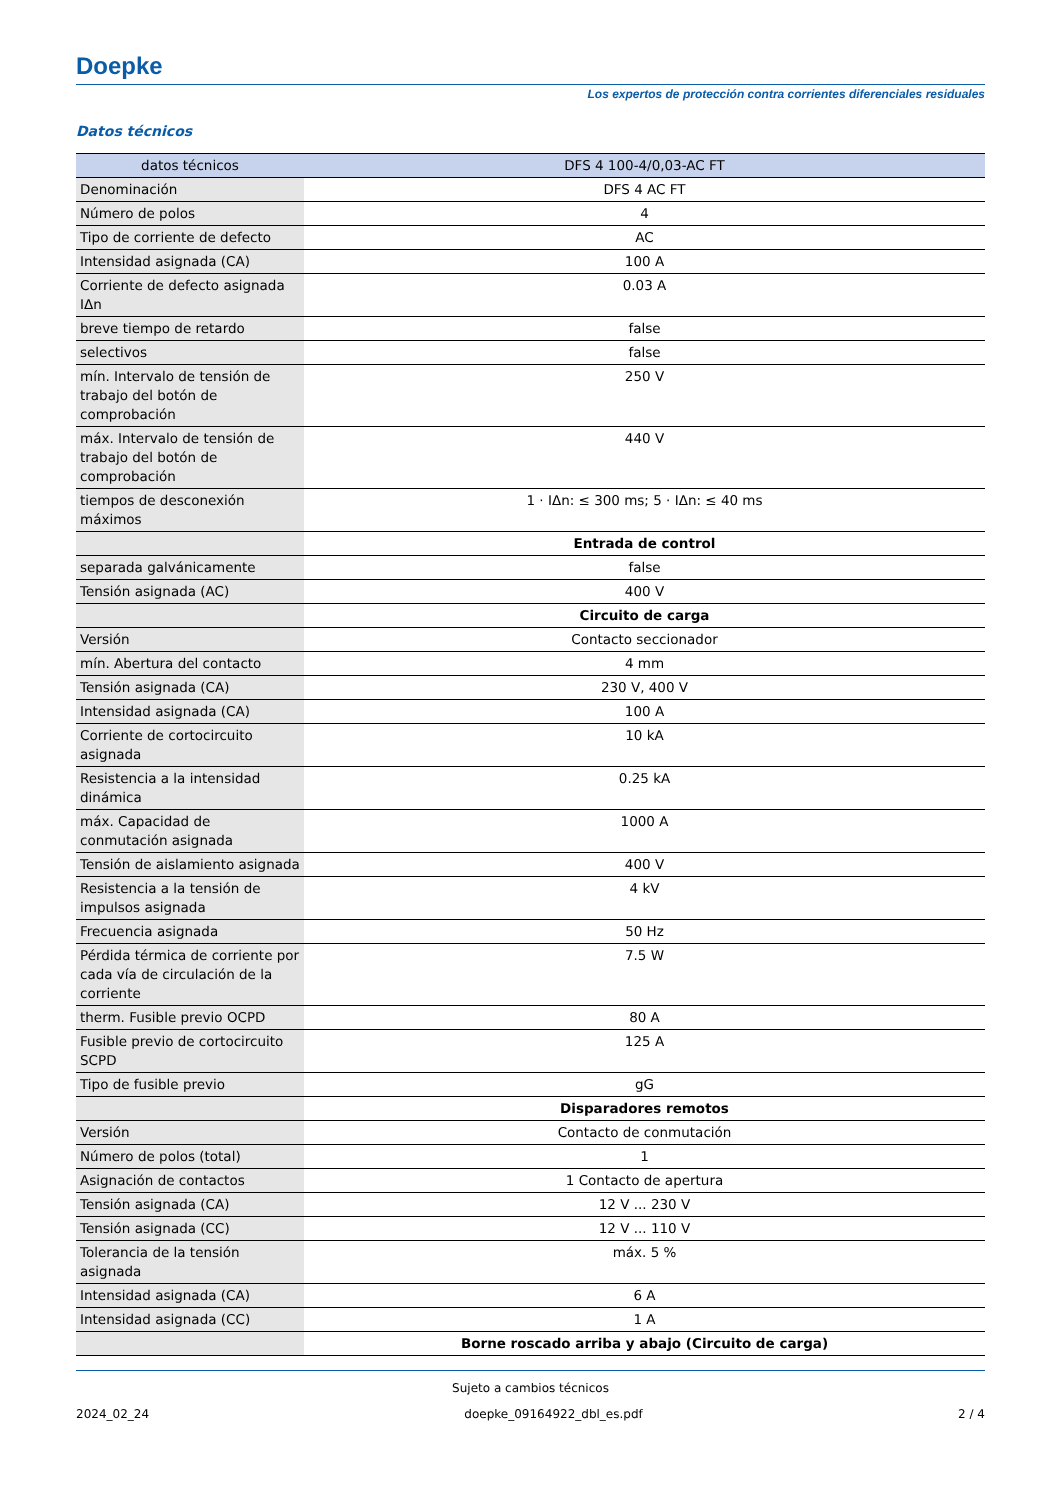Doepke
Los expertos de protección contra corrientes diferenciales residuales
Datos técnicos
| datos técnicos | DFS 4 100-4/0,03-AC FT |
| --- | --- |
| Denominación | DFS 4 AC FT |
| Número de polos | 4 |
| Tipo de corriente de defecto | AC |
| Intensidad asignada (CA) | 100 A |
| Corriente de defecto asignada IΔn | 0.03 A |
| breve tiempo de retardo | false |
| selectivos | false |
| mín. Intervalo de tensión de trabajo del botón de comprobación | 250 V |
| máx. Intervalo de tensión de trabajo del botón de comprobación | 440 V |
| tiempos de desconexión máximos | 1 · IΔn: ≤ 300 ms; 5 · IΔn: ≤ 40 ms |
| | Entrada de control |
| separada galvánicamente | false |
| Tensión asignada (AC) | 400 V |
| | Circuito de carga |
| Versión | Contacto seccionador |
| mín. Abertura del contacto | 4 mm |
| Tensión asignada (CA) | 230 V, 400 V |
| Intensidad asignada (CA) | 100 A |
| Corriente de cortocircuito asignada | 10 kA |
| Resistencia a la intensidad dinámica | 0.25 kA |
| máx. Capacidad de conmutación asignada | 1000 A |
| Tensión de aislamiento asignada | 400 V |
| Resistencia a la tensión de impulsos asignada | 4 kV |
| Frecuencia asignada | 50 Hz |
| Pérdida térmica de corriente por cada vía de circulación de la corriente | 7.5 W |
| therm. Fusible previo OCPD | 80 A |
| Fusible previo de cortocircuito SCPD | 125 A |
| Tipo de fusible previo | gG |
| | Disparadores remotos |
| Versión | Contacto de conmutación |
| Número de polos (total) | 1 |
| Asignación de contactos | 1 Contacto de apertura |
| Tensión asignada (CA) | 12 V ... 230 V |
| Tensión asignada (CC) | 12 V ... 110 V |
| Tolerancia de la tensión asignada | máx. 5 % |
| Intensidad asignada (CA) | 6 A |
| Intensidad asignada (CC) | 1 A |
| | Borne roscado arriba y abajo (Circuito de carga) |
Sujeto a cambios técnicos
2024_02_24 doepke_09164922_dbl_es.pdf 2 / 4